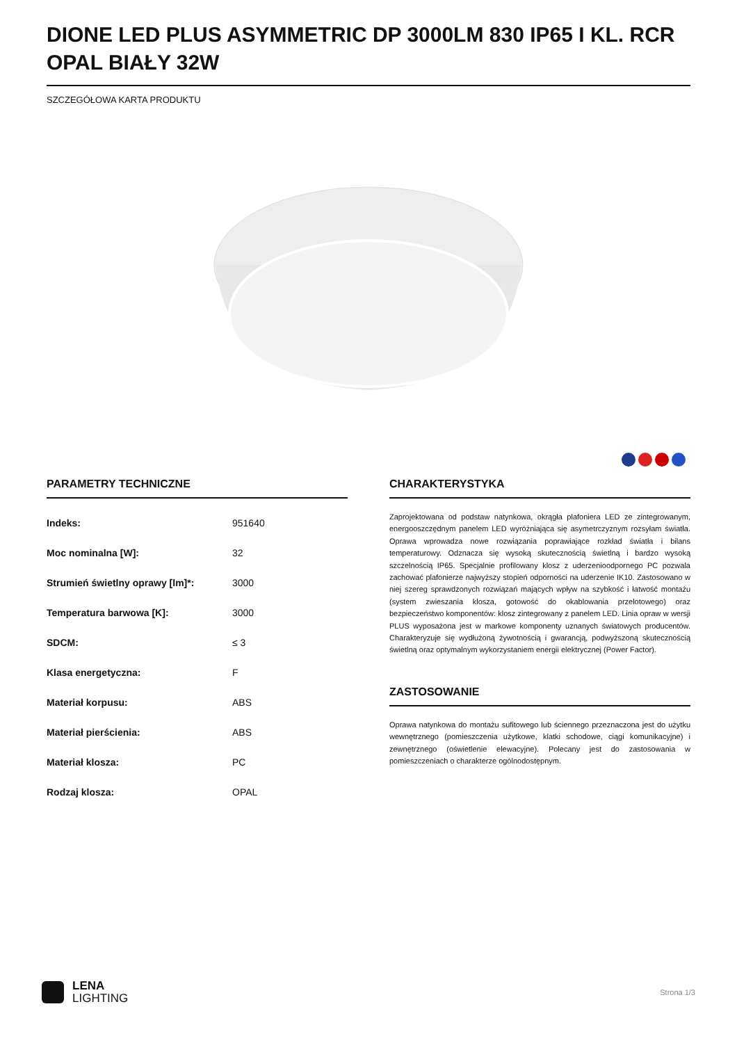DIONE LED PLUS ASYMMETRIC DP 3000LM 830 IP65 I KL. RCR OPAL BIAŁY 32W
SZCZEGÓŁOWA KARTA PRODUKTU
PARAMETRY TECHNICZNE
| Indeks: | 951640 |
| Moc nominalna [W]: | 32 |
| Strumień świetlny oprawy [lm]*: | 3000 |
| Temperatura barwowa [K]: | 3000 |
| SDCM: | ≤ 3 |
| Klasa energetyczna: | F |
| Materiał korpusu: | ABS |
| Materiał pierścienia: | ABS |
| Materiał klosza: | PC |
| Rodzaj klosza: | OPAL |
CHARAKTERYSTYKA
Zaprojektowana od podstaw natynkowa, okrągła plafoniera LED ze zintegrowanym, energooszczędnym panelem LED wyróżniająca się asymetrczyznym rozsyłam światła. Oprawa wprowadza nowe rozwiązania poprawiające rozkład światła i bilans temperaturowy. Odznacza się wysoką skutecznością świetlną i bardzo wysoką szczelnością IP65. Specjalnie profilowany klosz z uderzenioodpornego PC pozwala zachować plafonierze najwyższy stopień odporności na uderzenie IK10. Zastosowano w niej szereg sprawdzonych rozwiązań mających wpływ na szybkość i łatwość montażu (system zwieszania klosza, gotowość do okablowania przelotowego) oraz bezpieczeństwo komponentów: klosz zintegrowany z panelem LED. Linia opraw w wersji PLUS wyposażona jest w markowe komponenty uznanych światowych producentów. Charakteryzuje się wydłużoną żywotnością i gwarancją, podwyższoną skutecznością świetlną oraz optymalnym wykorzystaniem energii elektrycznej (Power Factor).
ZASTOSOWANIE
Oprawa natynkowa do montażu sufitowego lub ściennego przeznaczona jest do użytku wewnętrznego (pomieszczenia użytkowe, klatki schodowe, ciągi komunikacyjne) i zewnętrznego (oświetlenie elewacyjne). Polecany jest do zastosowania w pomieszczeniach o charakterze ogólnodostępnym.
LENA
LIGHTING
Strona 1/3